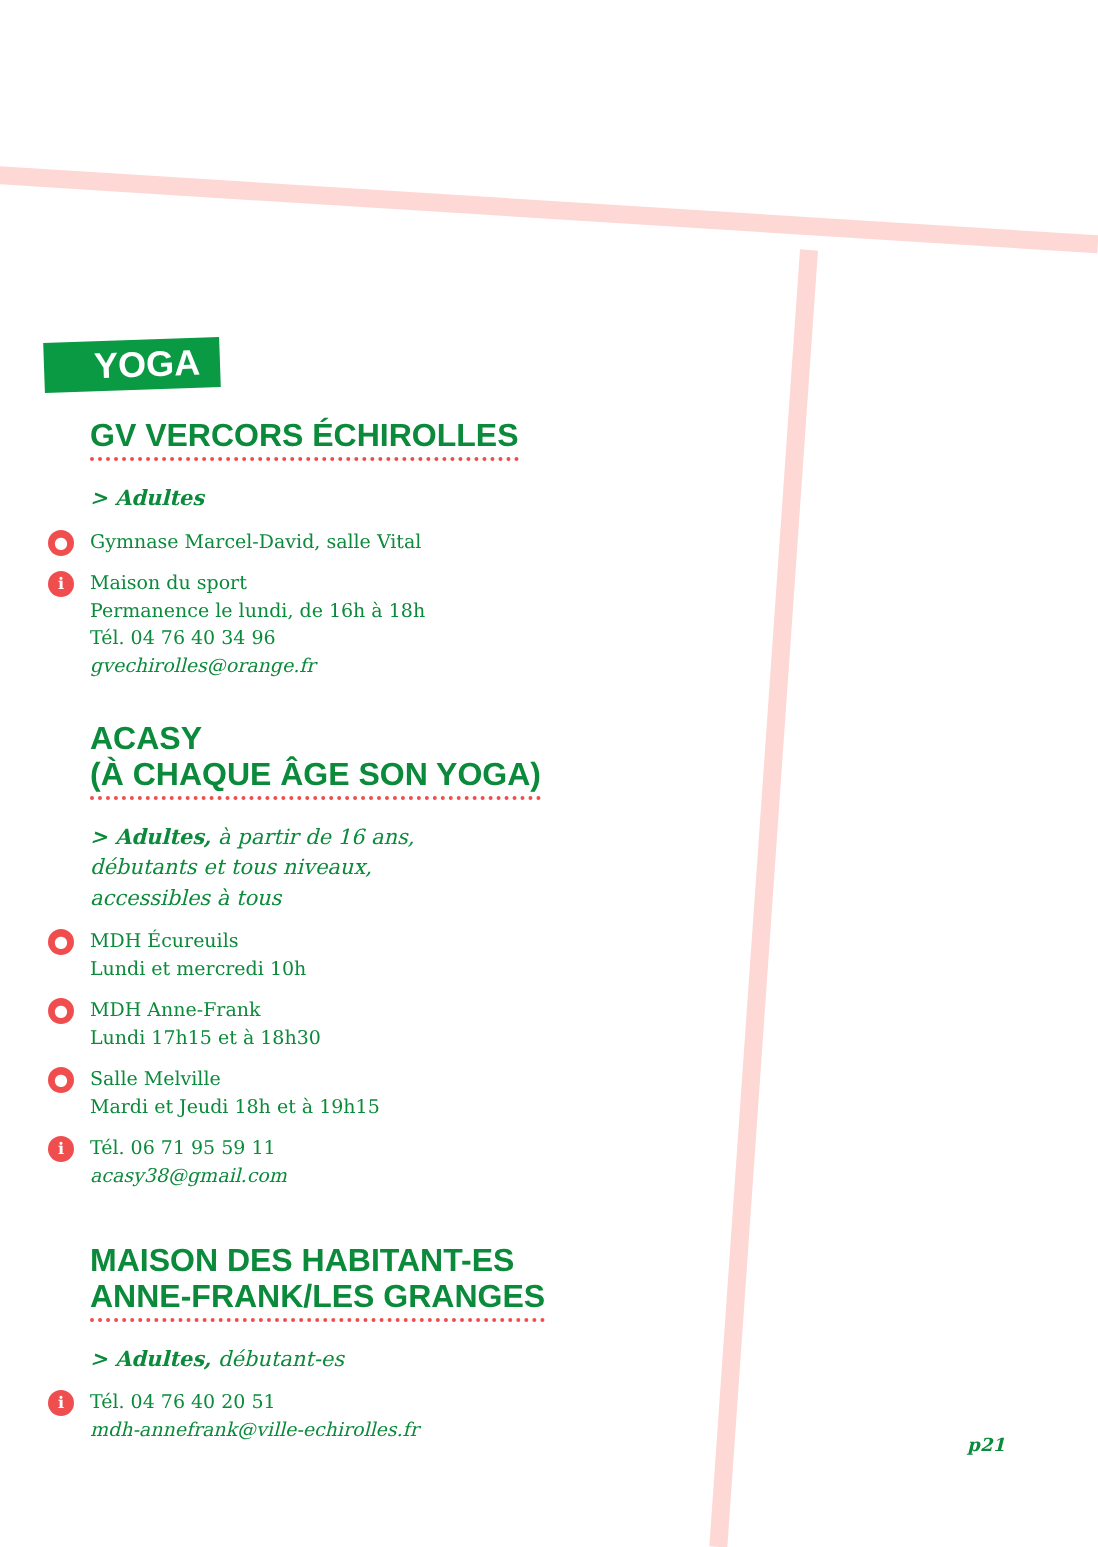YOGA
GV VERCORS ÉCHIROLLES
> Adultes
● Gymnase Marcel-David, salle Vital
i Maison du sport
Permanence le lundi, de 16h à 18h
Tél. 04 76 40 34 96
gvechirolles@orange.fr
ACASY
(À CHAQUE ÂGE SON YOGA)
> Adultes, à partir de 16 ans,
débutants et tous niveaux,
accessibles à tous
● MDH Écureuils
Lundi et mercredi 10h
● MDH Anne-Frank
Lundi 17h15 et à 18h30
● Salle Melville
Mardi et Jeudi 18h et à 19h15
i Tél. 06 71 95 59 11
acasy38@gmail.com
MAISON DES HABITANT-ES
ANNE-FRANK/LES GRANGES
> Adultes, débutant-es
i Tél. 04 76 40 20 51
mdh-annefrank@ville-echirolles.fr
p21